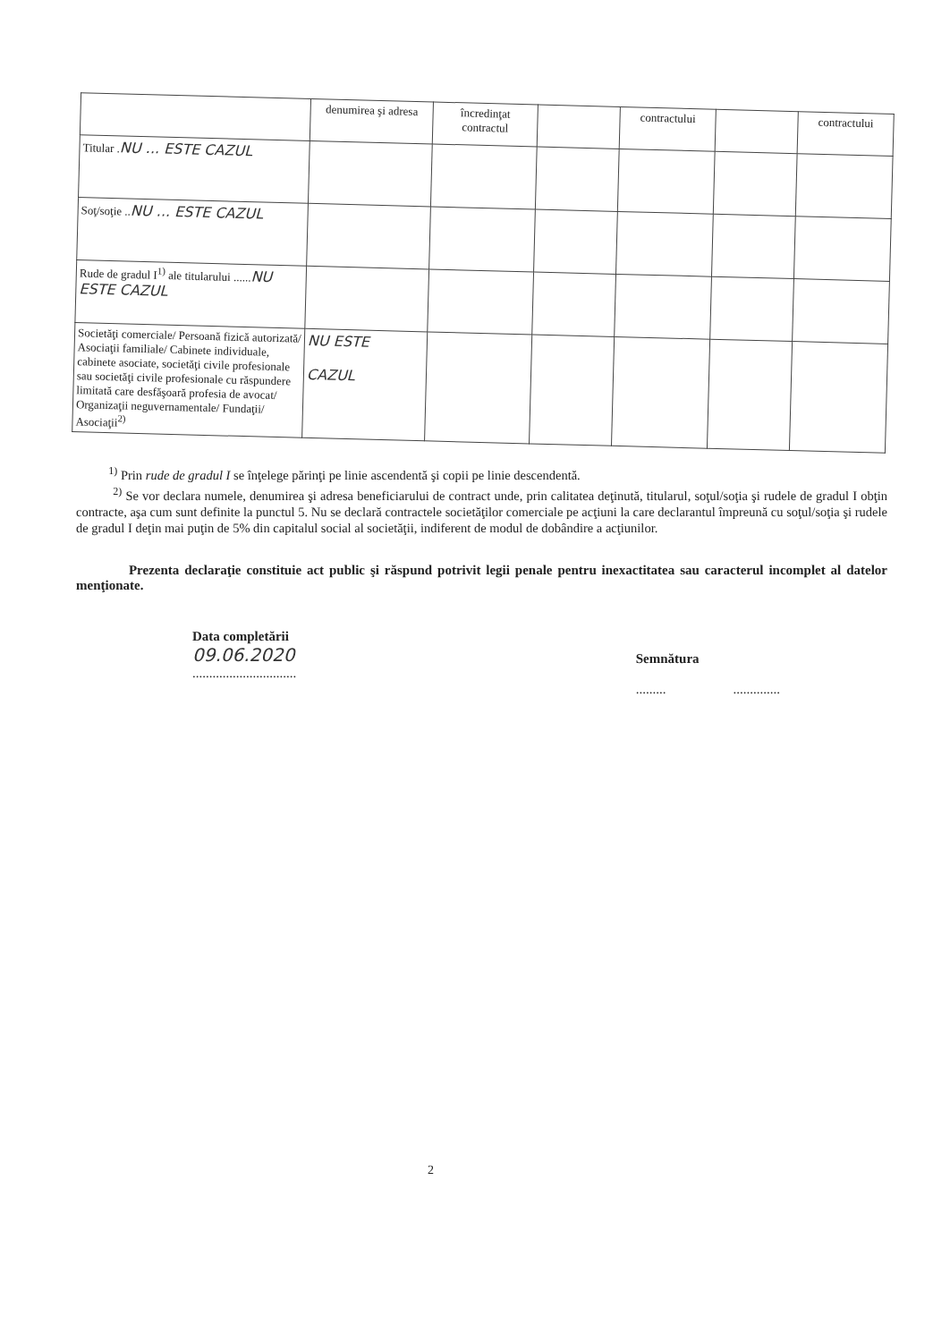| | denumirea şi adresa | încredinţat contractul | | contractului | | contractului |
| --- | --- | --- | --- | --- | --- | --- |
| Titular . NU ... ESTE CAZUL | | | | | | |
| Soţ/soţie .. NU ... ESTE CAZUL | | | | | | |
| Rude de gradul I<sup>1)</sup> ale titularului ...... NU ESTE CAZUL | | | | | | |
| Societăţi comerciale/ Persoană fizică autorizată/ Asociaţii familiale/ Cabinete individuale, cabinete asociate, societăţi civile profesionale sau societăţi civile profesionale cu răspundere limitată care desfăşoară profesia de avocat/ Organizaţii neguvernamentale/ Fundaţii/ Asociaţii<sup>2)</sup> | NU ESTE CAZUL | | | | | |
<sup>1)</sup> Prin rude de gradul I se înţelege părinţi pe linie ascendentă şi copii pe linie descendentă.
<sup>2)</sup> Se vor declara numele, denumirea şi adresa beneficiarului de contract unde, prin calitatea deţinută, titularul, soţul/soţia şi rudele de gradul I obţin contracte, aşa cum sunt definite la punctul 5. Nu se declară contractele societăţilor comerciale pe acţiuni la care declarantul împreună cu soţul/soţia şi rudele de gradul I deţin mai puţin de 5% din capitalul social al societăţii, indiferent de modul de dobândire a acţiunilor.
Prezenta declaraţie constituie act public şi răspund potrivit legii penale pentru inexactitatea sau caracterul incomplet al datelor menţionate.
Data completării
09.06.2020
...............................
Semnătura
......... ..............
2